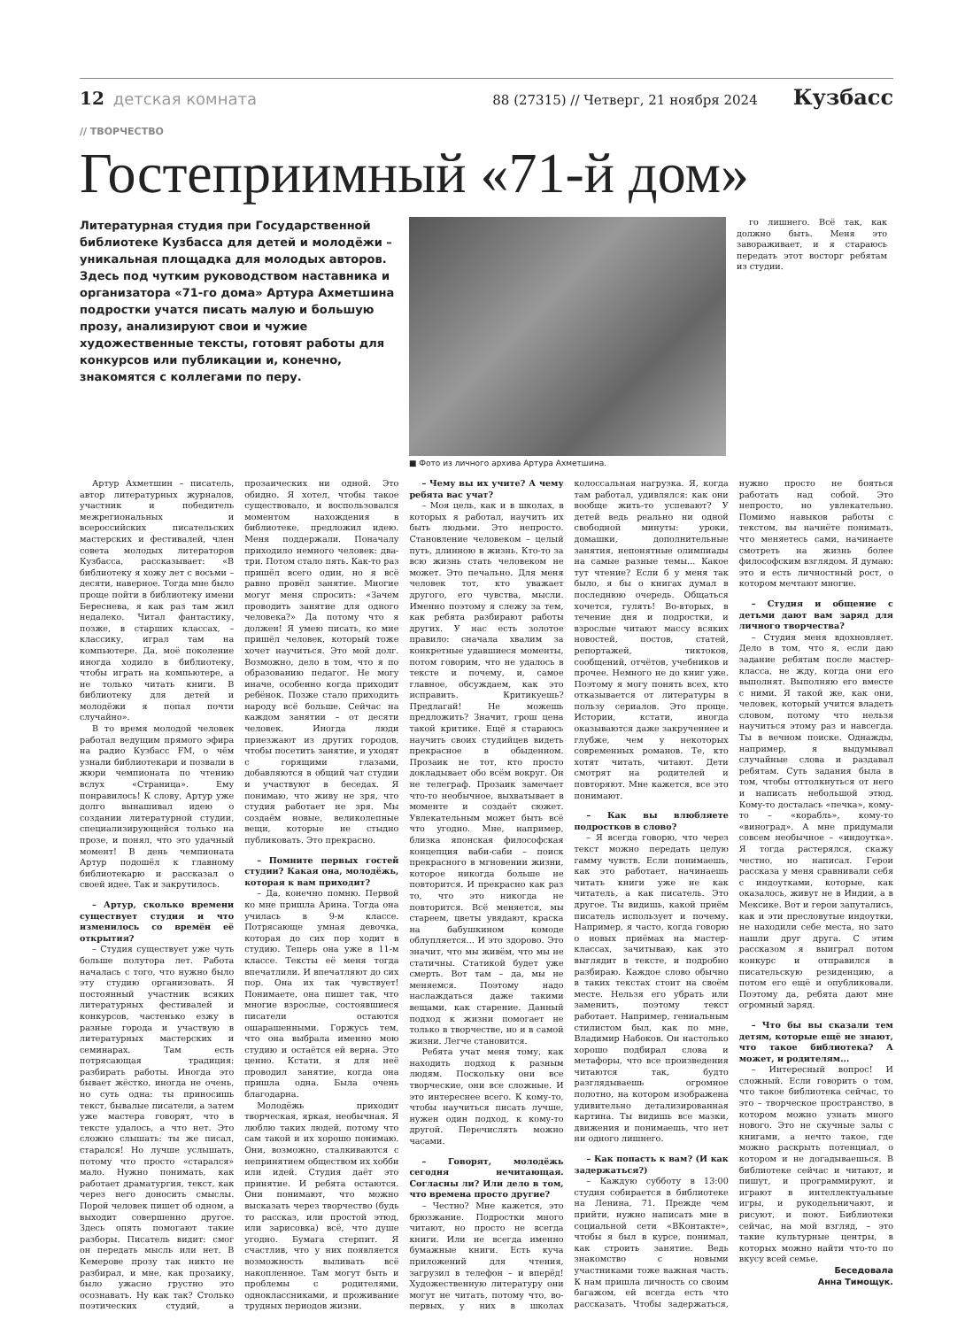12 детская комната 88 (27315) // Четверг, 21 ноября 2024 Кузбасс
// ТВОРЧЕСТВО
Гостеприимный «71-й дом»
Литературная студия при Государственной библиотеке Кузбасса для детей и молодёжи – уникальная площадка для молодых авторов. Здесь под чутким руководством наставника и организатора «71-го дома» Артура Ахметшина подростки учатся писать малую и большую прозу, анализируют свои и чужие художественные тексты, готовят работы для конкурсов или публикации и, конечно, знакомятся с коллегами по перу.
■ Фото из личного архива Артура Ахметшина.
го лишнего. Всё так, как должно быть. Меня это завораживает, и я стараюсь передать этот восторг ребятам из студии.
Артур Ахметшин – писатель, автор литературных журналов, участник и победитель межрегиональных и всероссийских писательских мастерских и фестивалей, член совета молодых литераторов Кузбасса, рассказывает: «В библиотеку я хожу лет с восьми – десяти, наверное. Тогда мне было проще пойти в библиотеку имени Береснева, я как раз там жил недалеко. Читал фантастику, позже, в старших классах, – классику, играл там на компьютере. Да, моё поколение иногда ходило в библиотеку, чтобы играть на компьютере, а не только читать книги. В библиотеку для детей и молодёжи я попал почти случайно».
В то время молодой человек работал ведущим прямого эфира на радио Кузбасс FM, о чём узнали библиотекари и позвали в жюри чемпионата по чтению вслух «Страница». Ему понравилось! К слову, Артур уже долго вынашивал идею о создании литературной студии, специализирующейся только на прозе, и понял, что это удачный момент! В день чемпионата Артур подошёл к главному библиотекарю и рассказал о своей идее. Так и закрутилось.
– Артур, сколько времени существует студия и что изменилось со времён её открытия?
– Студия существует уже чуть больше полутора лет. Работа началась с того, что нужно было эту студию организовать. Я постоянный участник всяких литературных фестивалей и конкурсов, частенько езжу в разные города и участвую в литературных мастерских и семинарах. Там есть потрясающая традиция: разбирать работы. Иногда это бывает жёстко, иногда не очень, но суть одна: ты приносишь текст, бывалые писатели, а затем уже мастера говорят, что в тексте удалось, а что нет. Это сложно слышать: ты же писал, старался! Но лучше услышать, потому что просто «старался» мало. Нужно понимать, как работает драматургия, текст, как через него доносить смыслы. Порой человек пишет об одном, а выходит совершенно другое. Здесь опять помогают такие разборы. Писатель видит: смог он передать мысль или нет. В Кемерове прозу так никто не разбирал, и мне, как прозаику, было ужасно грустно это осознавать. Ну как так? Столько поэтических студий, а прозаических ни одной. Это обидно. Я хотел, чтобы такое существовало, и воспользовался моментом нахождения в библиотеке, предложил идею. Меня поддержали. Поначалу приходило немного человек: два-три. Потом стало пять. Как-то раз пришёл всего один, но я всё равно провёл занятие. Многие могут меня спросить: «Зачем проводить занятие для одного человека?» Да потому что я должен! Я умею писать, ко мне пришёл человек, который тоже хочет научиться. Это мой долг. Возможно, дело в том, что я по образованию педагог. Не могу иначе, особенно когда приходит ребёнок. Позже стало приходить народу всё больше. Сейчас на каждом занятии – от десяти человек. Иногда люди приезжают из других городов, чтобы посетить занятие, и уходят с горящими глазами, добавляются в общий чат студии и участвуют в беседах. Я понимаю, что живу не зря, что студия работает не зря. Мы создаём новые, великолепные вещи, которые не стыдно публиковать. Это прекрасно.
– Помните первых гостей студии? Какая она, молодёжь, которая к вам приходит?
– Да, конечно помню. Первой ко мне пришла Арина. Тогда она училась в 9-м классе. Потрясающе умная девочка, которая до сих пор ходит в студию. Теперь она уже в 11-м классе. Тексты её меня тогда впечатлили. И впечатляют до сих пор. Она их так чувствует! Понимаете, она пишет так, что многие взрослые, состоявшиеся писатели остаются ошарашенными. Горжусь тем, что она выбрала именно мою студию и остаётся ей верна. Это ценно. Кстати, я для неё проводил занятие, когда она пришла одна. Была очень благодарна.
Молодёжь приходит творческая, яркая, необычная. Я люблю таких людей, потому что сам такой и их хорошо понимаю. Они, возможно, сталкиваются с непринятием обществом их хобби или идей. Студия даёт это принятие. И ребята остаются. Они понимают, что можно высказать через творчество (будь то рассказ, или простой этюд, или зарисовка) всё, что душе угодно. Бумага стерпит. Я счастлив, что у них появляется возможность выливать всё накопленное. Там могут быть и проблемы с родителями, одноклассниками, и проживание трудных периодов жизни.
– Чему вы их учите? А чему ребята вас учат?
– Моя цель, как и в школах, в которых я работал, научить их быть людьми. Это непросто. Становление человеком – целый путь, длинною в жизнь. Кто-то за всю жизнь стать человеком не может. Это печально. Для меня человек тот, кто уважает другого, его чувства, мысли. Именно поэтому я слежу за тем, как ребята разбирают работы других. У нас есть золотое правило: сначала хвалим за конкретные удавшиеся моменты, потом говорим, что не удалось в тексте и почему, и, самое главное, обсуждаем, как это исправить. Критикуешь? Предлагай! Не можешь предложить? Значит, грош цена такой критике. Ещё я стараюсь научить своих студийцев видеть прекрасное в обыденном. Прозаик не тот, кто просто докладывает обо всём вокруг. Он не телеграф. Прозаик замечает что-то необычное, выхватывает в моменте и создаёт сюжет. Увлекательным может быть всё что угодно. Мне, например, близка японская философская концепция ваби-саби – поиск прекрасного в мгновении жизни, которое никогда больше не повторится. И прекрасно как раз то, что это никогда не повторится. Всё меняется, мы стареем, цветы увядают, краска на бабушкином комоде облупляется... И это здорово. Это значит, что мы живём, что мы не статичны. Статикой будет уже смерть. Вот там – да, мы не меняемся. Поэтому надо наслаждаться даже такими вещами, как старение. Данный подход к жизни помогает не только в творчестве, но и в самой жизни. Легче становится.
Ребята учат меня тому, как находить подход к разным людям. Поскольку они все творческие, они все сложные. И это интереснее всего. К кому-то, чтобы научиться писать лучше, нужен один подход, к кому-то другой. Перечислять можно часами.
– Говорят, молодёжь сегодня нечитающая. Согласны ли? Или дело в том, что времена просто другие?
– Честно? Мне кажется, это брюзжание. Подростки много читают, но просто не всегда книги. Или не всегда именно бумажные книги. Есть куча приложений для чтения, загрузил в телефон – и вперёд! Художественную литературу они могут не читать, потому что, во-первых, у них в школах колоссальная нагрузка. Я, когда там работал, удивлялся: как они вообще жить-то успевают? У детей ведь реально ни одной свободной минуты: уроки, домашки, дополнительные занятия, непонятные олимпиады на самые разные темы... Какое тут чтение? Если б у меня так было, я бы о книгах думал в последнюю очередь. Общаться хочется, гулять! Во-вторых, в течение дня и подростки, и взрослые читают массу всяких новостей, постов, статей, репортажей, тиктоков, сообщений, отчётов, учебников и прочее. Немного не до книг уже. Поэтому я могу понять всех, кто отказывается от литературы в пользу сериалов. Это проще. Истории, кстати, иногда оказываются даже закрученнее и глубже, чем у некоторых современных романов. Те, кто хотят читать, читают. Дети смотрят на родителей и повторяют. Мне кажется, все это понимают.
– Как вы влюбляете подростков в слово?
– Я всегда говорю, что через текст можно передать целую гамму чувств. Если понимаешь, как это работает, начинаешь читать книги уже не как читатель, а как писатель. Это другое. Ты видишь, какой приём писатель использует и почему. Например, я часто, когда говорю о новых приёмах на мастер-классах, зачитываю, как это выглядит в тексте, и подробно разбираю. Каждое слово обычно в таких текстах стоит на своём месте. Нельзя его убрать или заменить, поэтому текст работает. Например, гениальным стилистом был, как по мне, Владимир Набоков. Он настолько хорошо подбирал слова и метафоры, что все произведения читаются так, будто разглядываешь огромное полотно, на котором изображена удивительно детализированная картина. Ты видишь все мазки, движения и понимаешь, что нет ни одного лишнего.
– Как попасть к вам? (И как задержаться?)
– Каждую субботу в 13:00 студия собирается в библиотеке на Ленина, 71. Прежде чем прийти, нужно написать мне в социальной сети «ВКонтакте», чтобы я был в курсе, понимал, как строить занятие. Ведь знакомство с новыми участниками тоже важная часть. К нам пришла личность со своим багажом, ей всегда есть что рассказать. Чтобы задержаться, нужно просто не бояться работать над собой. Это непросто, но увлекательно. Помимо навыков работы с текстом, вы начнёте понимать, что меняетесь сами, начинаете смотреть на жизнь более философским взглядом. Я думаю: это и есть личностный рост, о котором мечтают многие.
– Студия и общение с детьми дают вам заряд для личного творчества?
– Студия меня вдохновляет. Дело в том, что я, если даю задание ребятам после мастер-класса, не жду, когда они его выполнят. Выполняю его вместе с ними. Я такой же, как они, человек, который учится владеть словом, потому что нельзя научиться этому раз и навсегда. Ты в вечном поиске. Однажды, например, я выдумывал случайные слова и раздавал ребятам. Суть задания была в том, чтобы оттолкнуться от него и написать небольшой этюд. Кому-то досталась «печка», кому-то – «корабль», кому-то «виноград». А мне придумали совсем необычное – «индоутка». Я тогда растерялся, скажу честно, но написал. Герои рассказа у меня сравнивали себя с индоутками, которые, как оказалось, живут не в Индии, а в Мексике. Вот и герои запутались, как и эти пресловутые индоутки, не находили себе места, но зато нашли друг друга. С этим рассказом я выиграл потом конкурс и отправился в писательскую резиденцию, а потом его ещё и опубликовали. Поэтому да, ребята дают мне огромный заряд.
– Что бы вы сказали тем детям, которые ещё не знают, что такое библиотека? А может, и родителям...
– Интересный вопрос! И сложный. Если говорить о том, что такое библиотека сейчас, то это – творческое пространство, в котором можно узнать много нового. Это не скучные залы с книгами, а нечто такое, где можно раскрыть потенциал, о котором и не догадываешься. В библиотеке сейчас и читают, и пишут, и программируют, и играют в интеллектуальные игры, и рукодельничают, и рисуют, и поют. Библиотеки сейчас, на мой взгляд, – это такие культурные центры, в которых можно найти что-то по вкусу всей семье.
Беседовала
Анна Тимощук.